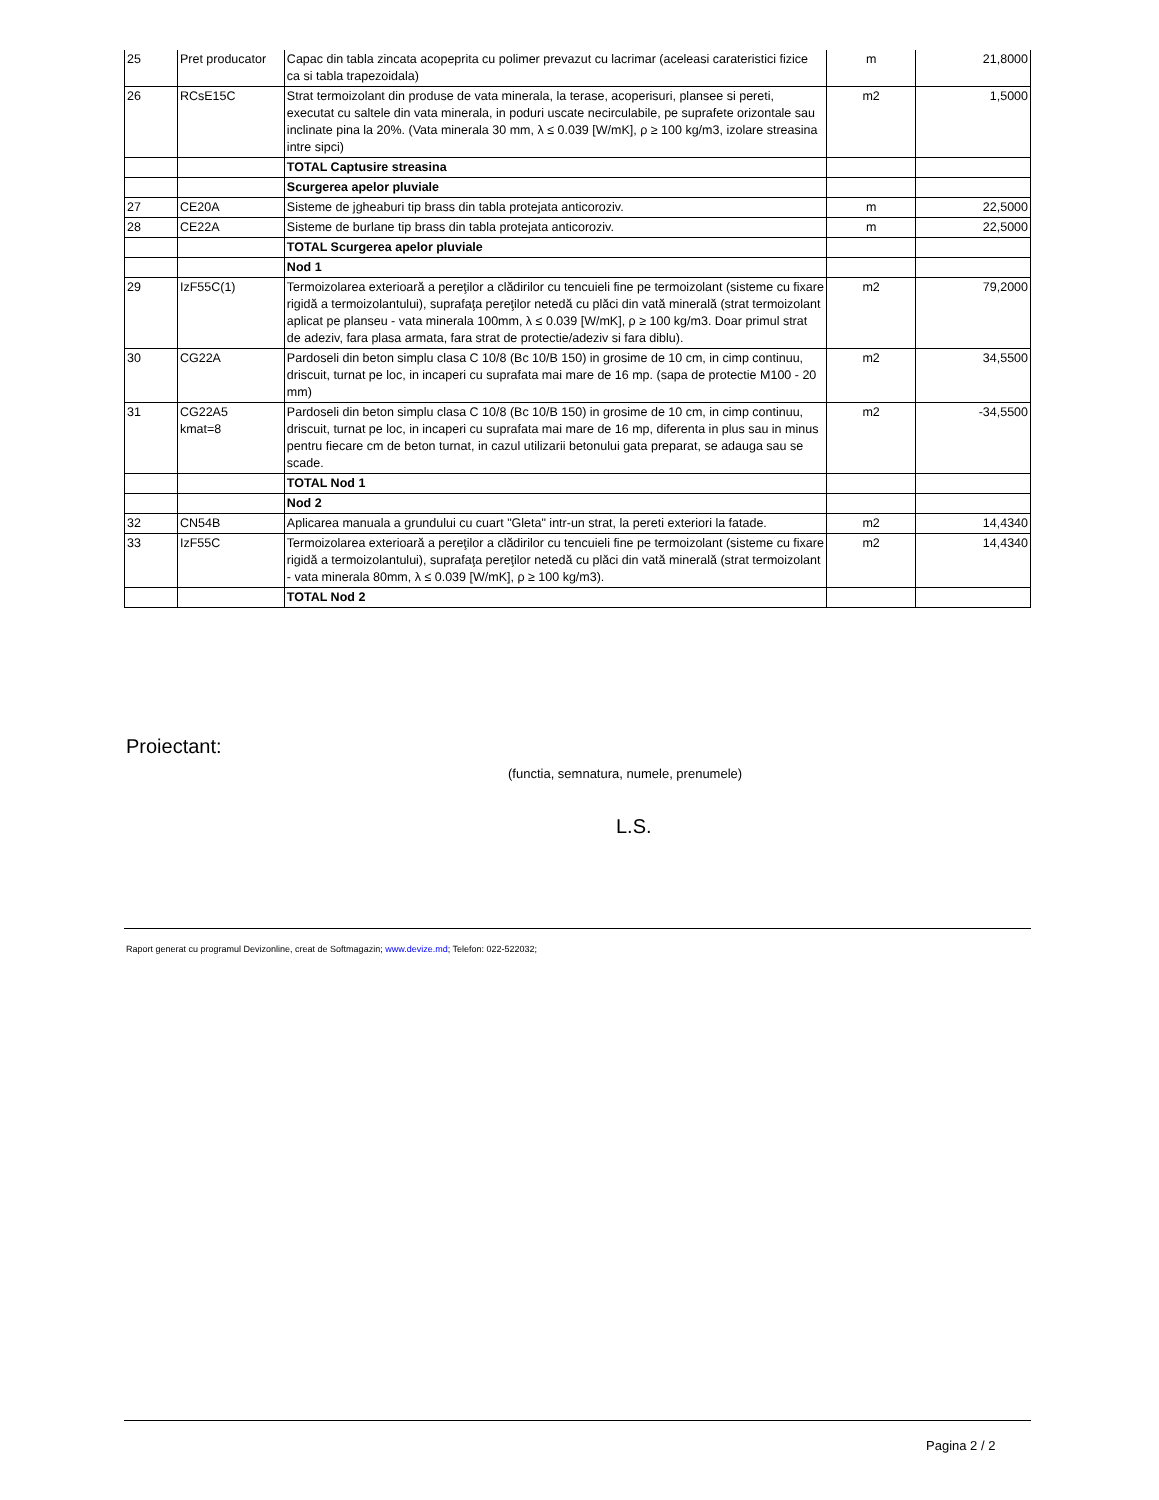| 25 | Pret producator | Capac din tabla zincata acopeprita cu polimer prevazut cu lacrimar (aceleasi carateristici fizice ca si tabla trapezoidala) | m | 21,8000 |
| 26 | RCsE15C | Strat termoizolant din produse de vata minerala, la terase, acoperisuri, plansee si pereti, executat cu saltele din vata minerala, in poduri uscate necirculabile, pe suprafete orizontale sau inclinate pina la 20%. (Vata minerala 30 mm, λ ≤ 0.039 [W/mK], ρ ≥ 100 kg/m3, izolare streasina intre sipci) | m2 | 1,5000 |
| | | TOTAL Captusire streasina | | |
| | | Scurgerea apelor pluviale | | |
| 27 | CE20A | Sisteme de jgheaburi tip brass din tabla protejata anticoroziv. | m | 22,5000 |
| 28 | CE22A | Sisteme de burlane tip brass din tabla protejata anticoroziv. | m | 22,5000 |
| | | TOTAL Scurgerea apelor pluviale | | |
| | | Nod 1 | | |
| 29 | IzF55C(1) | Termoizolarea exterioară a pereţilor a clădirilor cu tencuieli fine pe termoizolant (sisteme cu fixare rigidă a termoizolantului), suprafaţa pereţilor netedă cu plăci din vată minerală (strat termoizolant aplicat pe planseu - vata minerala 100mm, λ ≤ 0.039 [W/mK], ρ ≥ 100 kg/m3. Doar primul strat de adeziv, fara plasa armata, fara strat de protectie/adeziv si fara diblu). | m2 | 79,2000 |
| 30 | CG22A | Pardoseli din beton simplu clasa C 10/8 (Bc 10/B 150) in grosime de 10 cm, in cimp continuu, driscuit, turnat pe loc, in incaperi cu suprafata mai mare de 16 mp. (sapa de protectie M100 - 20 mm) | m2 | 34,5500 |
| 31 | CG22A5 kmat=8 | Pardoseli din beton simplu clasa C 10/8 (Bc 10/B 150) in grosime de 10 cm, in cimp continuu, driscuit, turnat pe loc, in incaperi cu suprafata mai mare de 16 mp, diferenta in plus sau in minus pentru fiecare cm de beton turnat, in cazul utilizarii betonului gata preparat, se adauga sau se scade. | m2 | -34,5500 |
| | | TOTAL Nod 1 | | |
| | | Nod 2 | | |
| 32 | CN54B | Aplicarea manuala a grundului cu cuart "Gleta" intr-un strat, la pereti exteriori la fatade. | m2 | 14,4340 |
| 33 | IzF55C | Termoizolarea exterioară a pereţilor a clădirilor cu tencuieli fine pe termoizolant (sisteme cu fixare rigidă a termoizolantului), suprafaţa pereţilor netedă cu plăci din vată minerală (strat termoizolant - vata minerala 80mm, λ ≤ 0.039 [W/mK], ρ ≥ 100 kg/m3). | m2 | 14,4340 |
| | | TOTAL Nod 2 | | |
Proiectant:
(functia, semnatura, numele, prenumele)
L.S.
Raport generat cu programul Devizonline, creat de Softmagazin; www.devize.md; Telefon: 022-522032;
Pagina 2 / 2